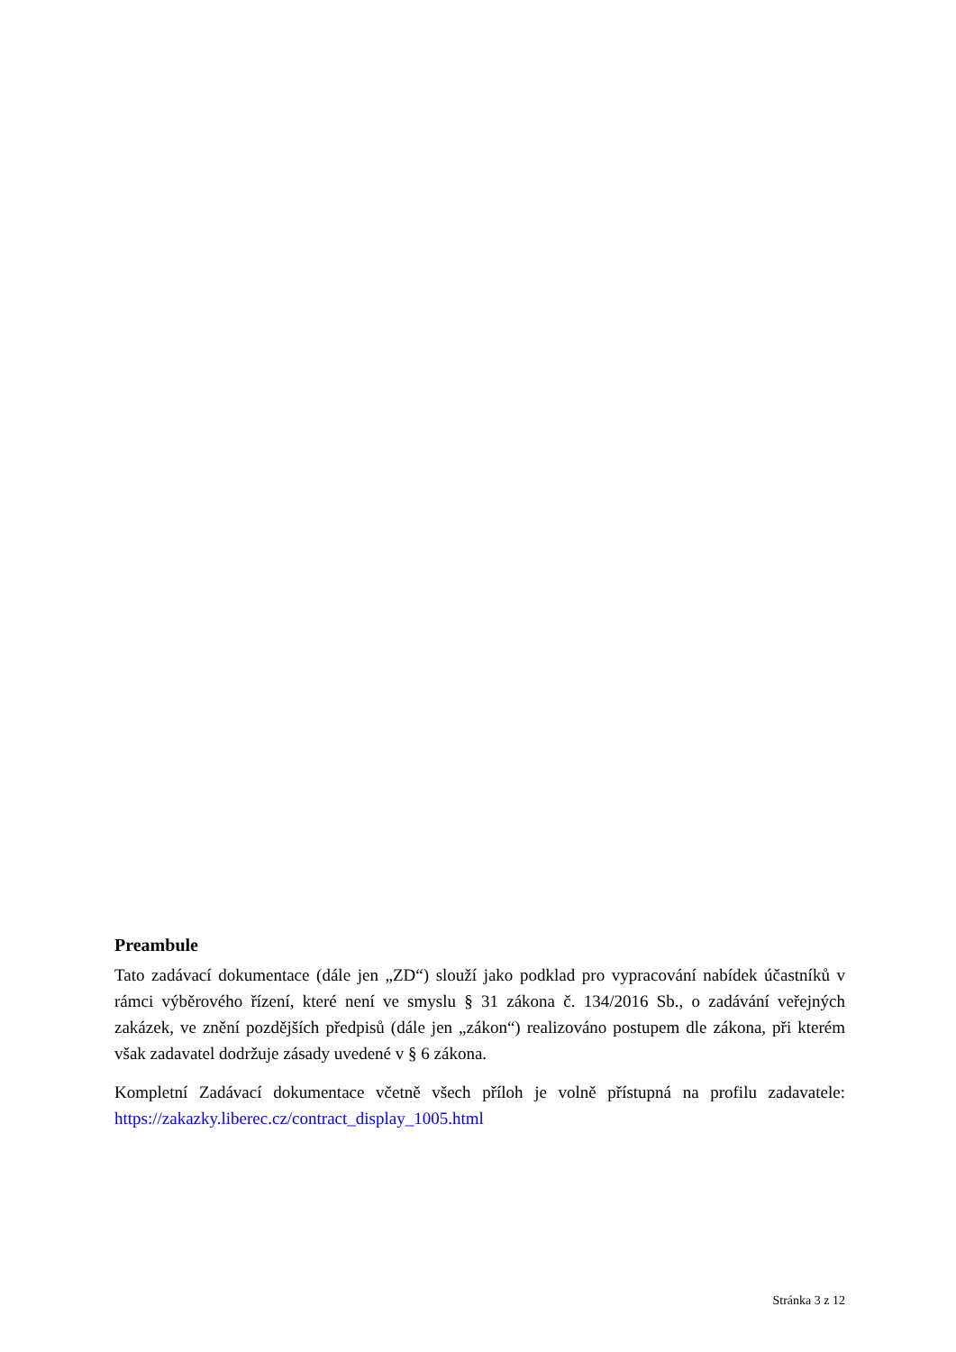Preambule
Tato zadávací dokumentace (dále jen „ZD“) slouží jako podklad pro vypracování nabídek účastníků v rámci výběrového řízení, které není ve smyslu § 31 zákona č. 134/2016 Sb., o zadávání veřejných zakázek, ve znění pozdějších předpisů (dále jen „zákon“) realizováno postupem dle zákona, při kterém však zadavatel dodržuje zásady uvedené v § 6 zákona.
Kompletní Zadávací dokumentace včetně všech příloh je volně přístupná na profilu zadavatele: https://zakazky.liberec.cz/contract_display_1005.html
Stránka 3 z 12